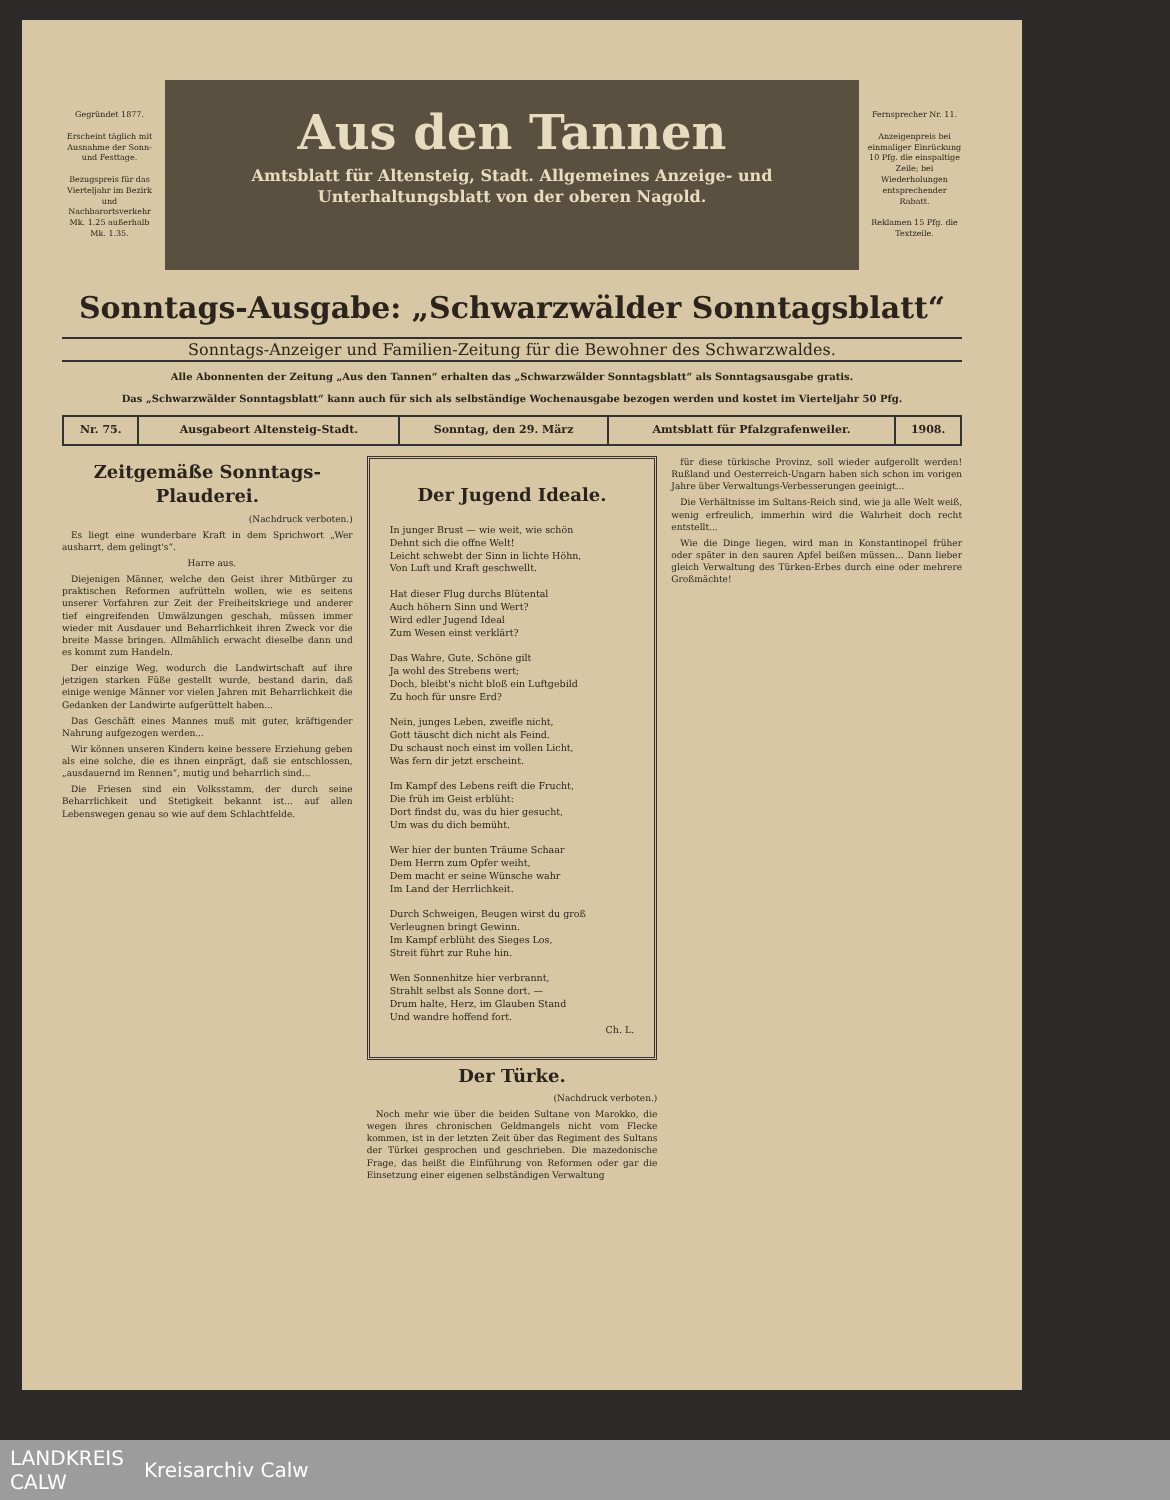Gegründet 1877.
Erscheint täglich mit Ausnahme der Sonn- und Festtage.
Bezugspreis für das Vierteljahr im Bezirk und Nachbarortsverkehr Mk. 1.25 außerhalb Mk. 1.35.
Aus den Tannen
Amtsblatt für Altensteig, Stadt. Allgemeines Anzeige- und Unterhaltungsblatt von der oberen Nagold.
Fernsprecher Nr. 11.
Anzeigenpreis bei einmaliger Einrückung 10 Pfg. die einspaltige Zeile; bei Wiederholungen entsprechender Rabatt.
Reklamen 15 Pfg. die Textzeile.
Sonntags-Ausgabe: „Schwarzwälder Sonntagsblatt“
Sonntags-Anzeiger und Familien-Zeitung für die Bewohner des Schwarzwaldes.
Alle Abonnenten der Zeitung „Aus den Tannen“ erhalten das „Schwarzwälder Sonntagsblatt“ als Sonntagsausgabe gratis.
Das „Schwarzwälder Sonntagsblatt“ kann auch für sich als selbständige Wochenausgabe bezogen werden und kostet im Vierteljahr 50 Pfg.
| Nr. 75. | Ausgabeort Altensteig-Stadt. | Sonntag, den 29. März | Amtsblatt für Pfalzgrafenweiler. | 1908. |
Zeitgemäße Sonntags-Plauderei.
(Nachdruck verboten.)
Es liegt eine wunderbare Kraft in dem Sprichwort „Wer ausharrt, dem gelingt's“.
Harre aus.
Diejenigen Männer, welche den Geist ihrer Mitbürger zu praktischen Reformen aufrütteln wollen, wie es seitens unserer Vorfahren zur Zeit der Freiheitskriege und anderer tief eingreifenden Umwälzungen geschah, müssen immer wieder mit Ausdauer und Beharrlichkeit ihren Zweck vor die breite Masse bringen. Allmählich erwacht dieselbe dann und es kommt zum Handeln.
Der einzige Weg, wodurch die Landwirtschaft auf ihre jetzigen starken Füße gestellt wurde, bestand darin, daß einige wenige Männer vor vielen Jahren mit Beharrlichkeit die Gedanken der Landwirte aufgerüttelt haben...
Das Geschäft eines Mannes muß mit guter, kräftigender Nahrung aufgezogen werden...
Wir können unseren Kindern keine bessere Erziehung geben als eine solche, die es ihnen einprägt, daß sie entschlossen, „ausdauernd im Rennen“, mutig und beharrlich sind...
Die Friesen sind ein Volksstamm, der durch seine Beharrlichkeit und Stetigkeit bekannt ist... auf allen Lebenswegen genau so wie auf dem Schlachtfelde.
Der Jugend Ideale.
In junger Brust — wie weit, wie schön
Dehnt sich die offne Welt!
Leicht schwebt der Sinn in lichte Höhn,
Von Luft und Kraft geschwellt.
Hat dieser Flug durchs Blütental
Auch höhern Sinn und Wert?
Wird edler Jugend Ideal
Zum Wesen einst verklärt?
Das Wahre, Gute, Schöne gilt
Ja wohl des Strebens wert;
Doch, bleibt's nicht bloß ein Luftgebild
Zu hoch für unsre Erd?
Nein, junges Leben, zweifle nicht,
Gott täuscht dich nicht als Feind.
Du schaust noch einst im vollen Licht,
Was fern dir jetzt erscheint.
Im Kampf des Lebens reift die Frucht,
Die früh im Geist erblüht:
Dort findst du, was du hier gesucht,
Um was du dich bemüht.
Wer hier der bunten Träume Schaar
Dem Herrn zum Opfer weiht,
Dem macht er seine Wünsche wahr
Im Land der Herrlichkeit.
Durch Schweigen, Beugen wirst du groß
Verleugnen bringt Gewinn.
Im Kampf erblüht des Sieges Los,
Streit führt zur Ruhe hin.
Wen Sonnenhitze hier verbrannt,
Strahlt selbst als Sonne dort. —
Drum halte, Herz, im Glauben Stand
Und wandre hoffend fort.
Ch. L.
Der Türke.
(Nachdruck verboten.)
Noch mehr wie über die beiden Sultane von Marokko, die wegen ihres chronischen Geldmangels nicht vom Flecke kommen, ist in der letzten Zeit über das Regiment des Sultans der Türkei gesprochen und geschrieben. Die mazedonische Frage, das heißt die Einführung von Reformen oder gar die Einsetzung einer eigenen selbständigen Verwaltung
für diese türkische Provinz, soll wieder aufgerollt werden! Rußland und Oesterreich-Ungarn haben sich schon im vorigen Jahre über Verwaltungs-Verbesserungen geeinigt...
Die Verhältnisse im Sultans-Reich sind, wie ja alle Welt weiß, wenig erfreulich, immerhin wird die Wahrheit doch recht entstellt...
Wie die Dinge liegen, wird man in Konstantinopel früher oder später in den sauren Apfel beißen müssen... Dann lieber gleich Verwaltung des Türken-Erbes durch eine oder mehrere Großmächte!
LANDKREIS
CALW Kreisarchiv Calw